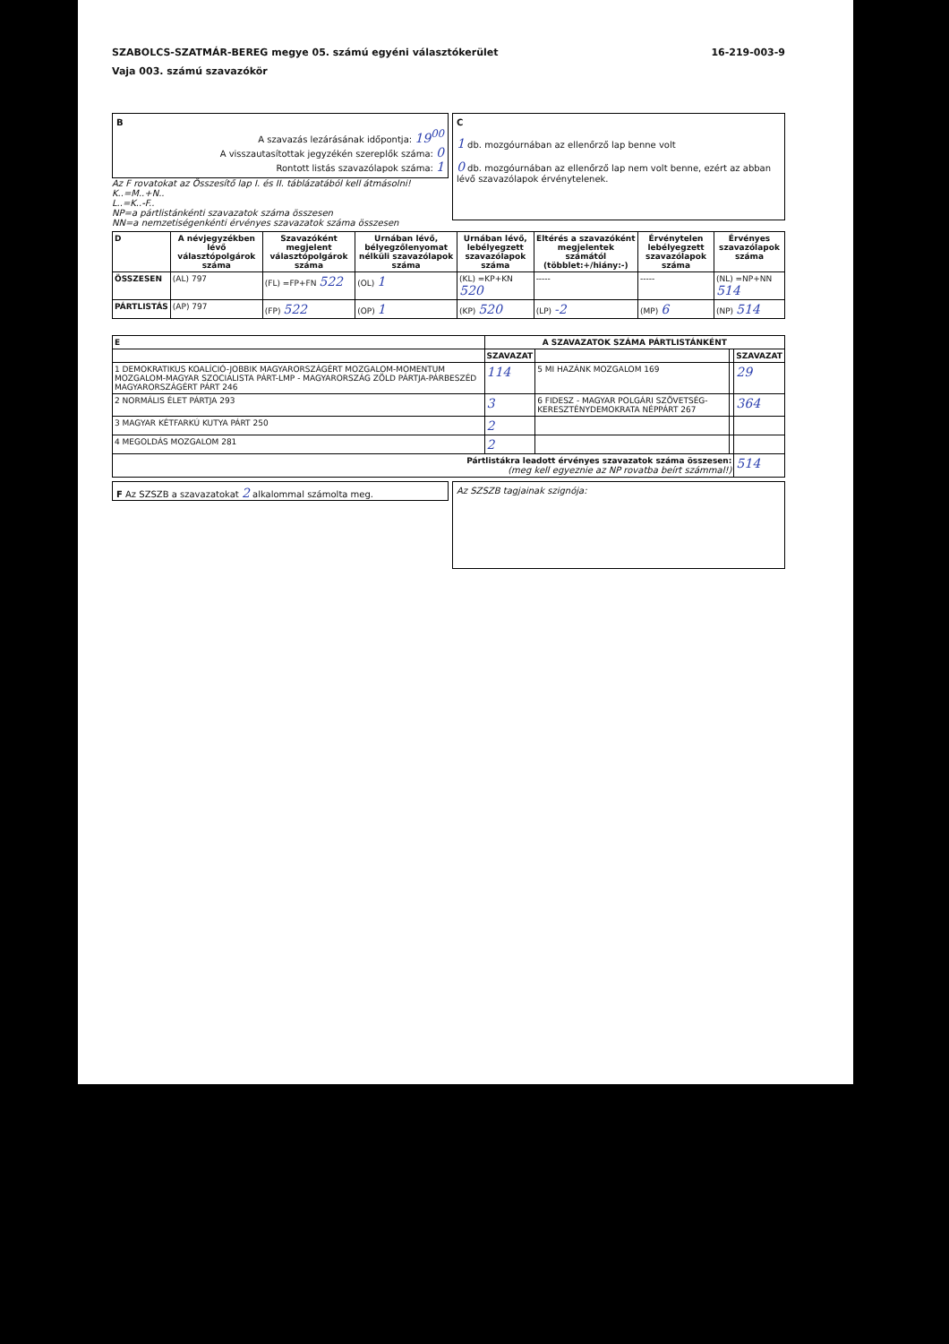SZABOLCS-SZATMÁR-BEREG megye 05. számú egyéni választókerület 16-219-003-9
Vaja 003. számú szavazókör
B
A szavazás lezárásának időpontja: 19<sup>00</sup>
A visszautasítottak jegyzékén szereplők száma: 0
Rontott listás szavazólapok száma: 1
Az F rovatokat az Összesítő lap I. és II. táblázatából kell átmásolni!
K..=M..+N..
L..=K..-F..
NP=a pártlistánkénti szavazatok száma összesen
NN=a nemzetiségenkénti érvényes szavazatok száma összesen
C
1 db. mozgóurnában az ellenőrző lap benne volt
0 db. mozgóurnában az ellenőrző lap nem volt benne, ezért az abban lévő szavazólapok érvénytelenek.
| D | A névjegyzékben lévő választópolgárok száma | Szavazóként megjelent választópolgárok száma | Urnában lévő, bélyegzőlenyomat nélküli szavazólapok száma | Urnában lévő, lebélyegzett szavazólapok száma | Eltérés a szavazóként megjelentek számától (többlet:+/hiány:-) | Érvénytelen lebélyegzett szavazólapok száma | Érvényes szavazólapok száma |
| --- | --- | --- | --- | --- | --- | --- | --- |
| ÖSSZESEN | (AL) 797 | (FL) =FP+FN 522 | (OL) 1 | (KL) =KP+KN 520 | ----- | ----- | (NL) =NP+NN 514 |
| PÁRTLISTÁS | (AP) 797 | (FP) 522 | (OP) 1 | (KP) 520 | (LP) -2 | (MP) 6 | (NP) 514 |
| E | A SZAVAZATOK SZÁMA PÁRTLISTÁNKÉNT | | | |
| --- | --- | --- | --- | --- |
| | SZAVAZAT | | | SZAVAZAT |
| 1 DEMOKRATIKUS KOALÍCIÓ-JOBBIK MAGYARORSZÁGÉRT MOZGALOM-MOMENTUM MOZGALOM-MAGYAR SZOCIALISTA PÁRT-LMP - MAGYARORSZÁG ZÖLD PÁRTJA-PÁRBESZÉD MAGYARORSZÁGÉRT PÁRT 246 | 114 | 5 MI HAZÁNK MOZGALOM 169 | | 29 |
| 2 NORMÁLIS ÉLET PÁRTJA 293 | 3 | 6 FIDESZ - MAGYAR POLGÁRI SZÖVETSÉG-KERESZTÉNYDEMOKRATA NÉPPÁRT 267 | | 364 |
| 3 MAGYAR KÉTFARKÚ KUTYA PÁRT 250 | 2 | | | |
| 4 MEGOLDÁS MOZGALOM 281 | 2 | | | |
| Pártlistákra leadott érvényes szavazatok száma összesen: (meg kell egyeznie az NP rovatba beírt számmal!) | | | | 514 |
F Az SZSZB a szavazatokat 2 alkalommal számolta meg.
Az SZSZB tagjainak szignója: